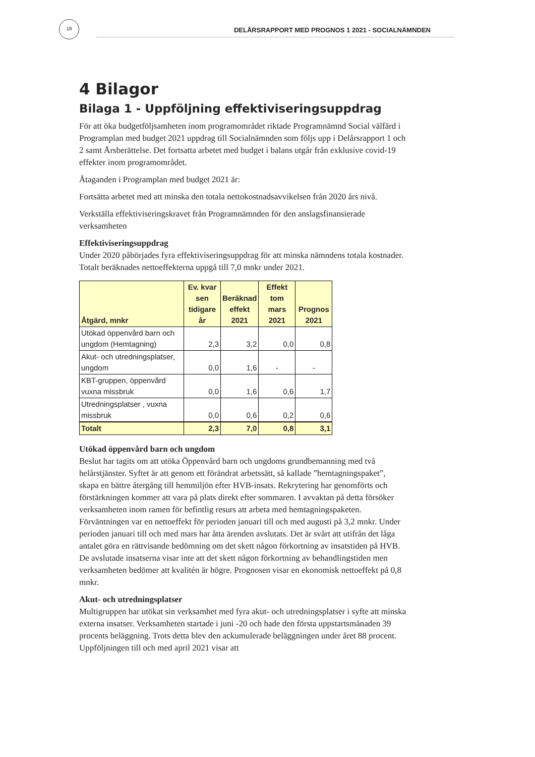18
DELÅRSRAPPORT MED PROGNOS 1 2021 - SOCIALNÄMNDEN
4 Bilagor
Bilaga 1 - Uppföljning effektiviseringsuppdrag
För att öka budgetföljsamheten inom programområdet riktade Programnämnd Social välfärd i Programplan med budget 2021 uppdrag till Socialnämnden som följs upp i Delårsrapport 1 och 2 samt Årsberättelse. Det fortsatta arbetet med budget i balans utgår från exklusive covid-19 effekter inom programområdet.
Åtaganden i Programplan med budget 2021 är:
Fortsätta arbetet med att minska den totala nettokostnadsavvikelsen från 2020 års nivå.
Verkställa effektiviseringskravet från Programnämnden för den anslagsfinansierade verksamheten
Effektiviseringsuppdrag
Under 2020 påbörjades fyra effektiviseringsuppdrag för att minska nämndens totala kostnader. Totalt beräknades nettoeffekterna uppgå till 7,0 mnkr under 2021.
| Åtgärd, mnkr | Ev. kvar sen tidigare år | Beräknad effekt 2021 | Effekt tom mars 2021 | Prognos 2021 |
| --- | --- | --- | --- | --- |
| Utökad öppenvård barn och ungdom (Hemtagning) | 2,3 | 3,2 | 0,0 | 0,8 |
| Akut- och utredningsplatser, ungdom | 0,0 | 1,6 | - | - |
| KBT-gruppen, öppenvård vuxna missbruk | 0,0 | 1,6 | 0,6 | 1,7 |
| Utredningsplatser , vuxna missbruk | 0,0 | 0,6 | 0,2 | 0,6 |
| Totalt | 2,3 | 7,0 | 0,8 | 3,1 |
Utökad öppenvård barn och ungdom
Beslut har tagits om att utöka Öppenvård barn och ungdoms grundbemanning med två helårstjänster. Syftet är att genom ett förändrat arbetssätt, så kallade ”hemtagningspaket”, skapa en bättre återgång till hemmiljön efter HVB-insats. Rekrytering har genomförts och förstärkningen kommer att vara på plats direkt efter sommaren. I avvaktan på detta försöker verksamheten inom ramen för befintlig resurs att arbeta med hemtagningspaketen. Förväntningen var en nettoeffekt för perioden januari till och med augusti på 3,2 mnkr. Under perioden januari till och med mars har åtta ärenden avslutats. Det är svårt att utifrån det låga antalet göra en rättvisande bedömning om det skett någon förkortning av insatstiden på HVB. De avslutade insatserna visar inte att det skett någon förkortning av behandlingstiden men verksamheten bedömer att kvalitén är högre. Prognosen visar en ekonomisk nettoeffekt på 0,8 mnkr.
Akut- och utredningsplatser
Multigruppen har utökat sin verksamhet med fyra akut- och utredningsplatser i syfte att minska externa insatser. Verksamheten startade i juni -20 och hade den första uppstartsmånaden 39 procents beläggning. Trots detta blev den ackumulerade beläggningen under året 88 procent. Uppföljningen till och med april 2021 visar att